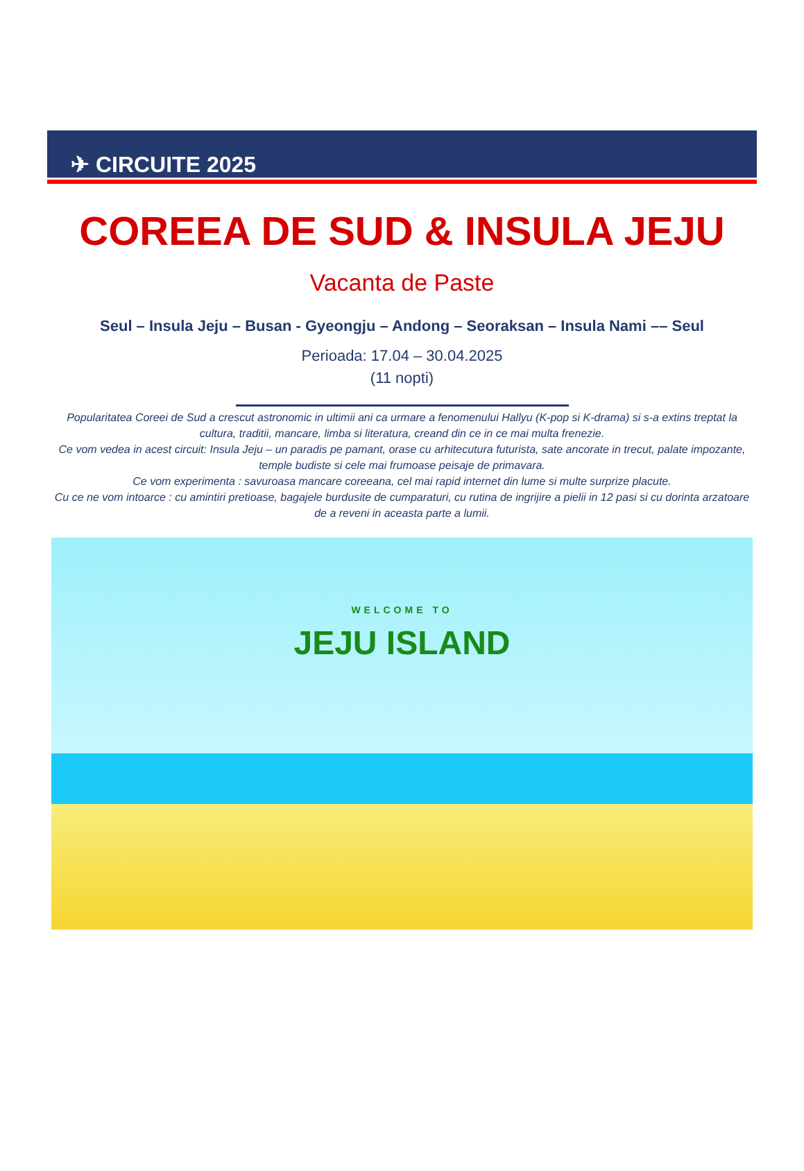✈ CIRCUITE 2025
COREEA DE SUD & INSULA JEJU
Vacanta de Paste
Seul – Insula Jeju – Busan - Gyeongju – Andong – Seoraksan – Insula Nami –– Seul
Perioada: 17.04 – 30.04.2025
(11 nopti)
Popularitatea Coreei de Sud a crescut astronomic in ultimii ani ca urmare a fenomenului Hallyu (K-pop si K-drama) si s-a extins treptat la cultura, traditii, mancare, limba si literatura, creand din ce in ce mai multa frenezie.
Ce vom vedea in acest circuit: Insula Jeju – un paradis pe pamant, orase cu arhitecutura futurista, sate ancorate in trecut, palate impozante, temple budiste si cele mai frumoase peisaje de primavara.
Ce vom experimenta : savuroasa mancare coreeana, cel mai rapid internet din lume si multe surprize placute.
Cu ce ne vom intoarce : cu amintiri pretioase, bagajele burdusite de cumparaturi, cu rutina de ingrijire a pielii in 12 pasi si cu dorinta arzatoare de a reveni in aceasta parte a lumii.
WELCOME TO
JEJU ISLAND